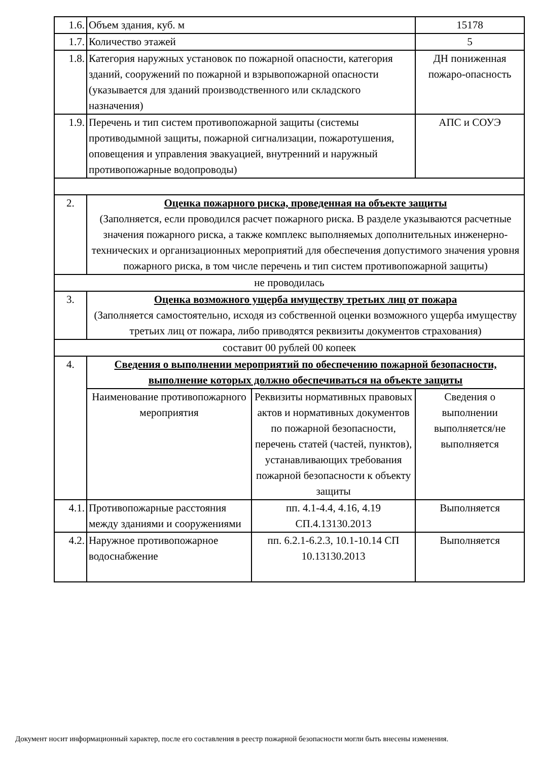| 1.6. | Объем здания, куб. м | | 15178 |
| 1.7. | Количество этажей | | 5 |
| 1.8. | Категория наружных установок по пожарной опасности, категория зданий, сооружений по пожарной и взрывопожарной опасности (указывается для зданий производственного или складского назначения) | | ДН пониженная пожаро-опасность |
| 1.9. | Перечень и тип систем противопожарной защиты (системы противодымной защиты, пожарной сигнализации, пожаротушения, оповещения и управления эвакуацией, внутренний и наружный противопожарные водопроводы) | | АПС и СОУЭ |
| 2. | Оценка пожарного риска, проведенная на объекте защиты (Заполняется, если проводился расчет пожарного риска. В разделе указываются расчетные значения пожарного риска, а также комплекс выполняемых дополнительных инженерно-технических и организационных мероприятий для обеспечения допустимого значения уровня пожарного риска, в том числе перечень и тип систем противопожарной защиты) | | |
| не проводилась | | | |
| 3. | Оценка возможного ущерба имуществу третьих лиц от пожара (Заполняется самостоятельно, исходя из собственной оценки возможного ущерба имуществу третьих лиц от пожара, либо приводятся реквизиты документов страхования) | | |
| составит 00 рублей 00 копеек | | | |
| 4. | Сведения о выполнении мероприятий по обеспечению пожарной безопасности, выполнение которых должно обеспечиваться на объекте защиты | | |
| | Наименование противопожарного мероприятия | Реквизиты нормативных правовых актов и нормативных документов по пожарной безопасности, перечень статей (частей, пунктов), устанавливающих требования пожарной безопасности к объекту защиты | Сведения о выполнении выполняется/не выполняется |
| 4.1. | Противопожарные расстояния между зданиями и сооружениями | пп. 4.1-4.4, 4.16, 4.19 СП.4.13130.2013 | Выполняется |
| 4.2. | Наружное противопожарное водоснабжение | пп. 6.2.1-6.2.3, 10.1-10.14 СП 10.13130.2013 | Выполняется |
Документ носит информационный характер, после его составления в реестр пожарной безопасности могли быть внесены изменения.